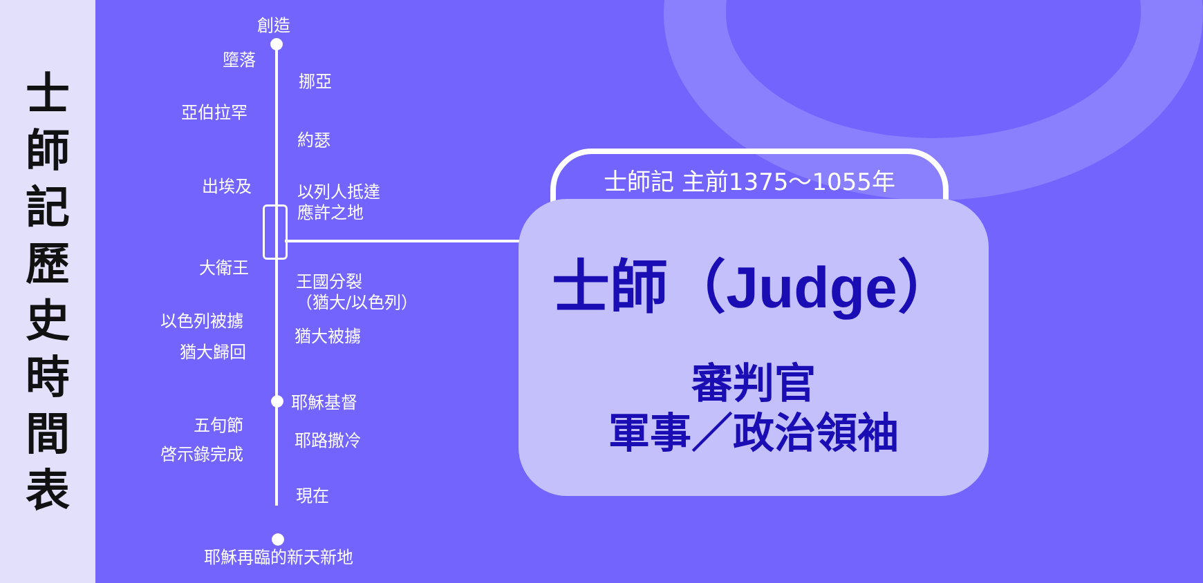士
師
記
歷
史
時
間
表
創造
墮落
挪亞
亞伯拉罕
約瑟
出埃及
以列人抵達
應許之地
大衛王
王國分裂
（猶大/以色列）
以色列被擄
猶大被擄
猶大歸回
耶穌基督
五旬節
耶路撒冷
啓示錄完成
現在
耶穌再臨的新天新地
士師記 主前1375～1055年
士師（Judge）
審判官
軍事／政治領袖